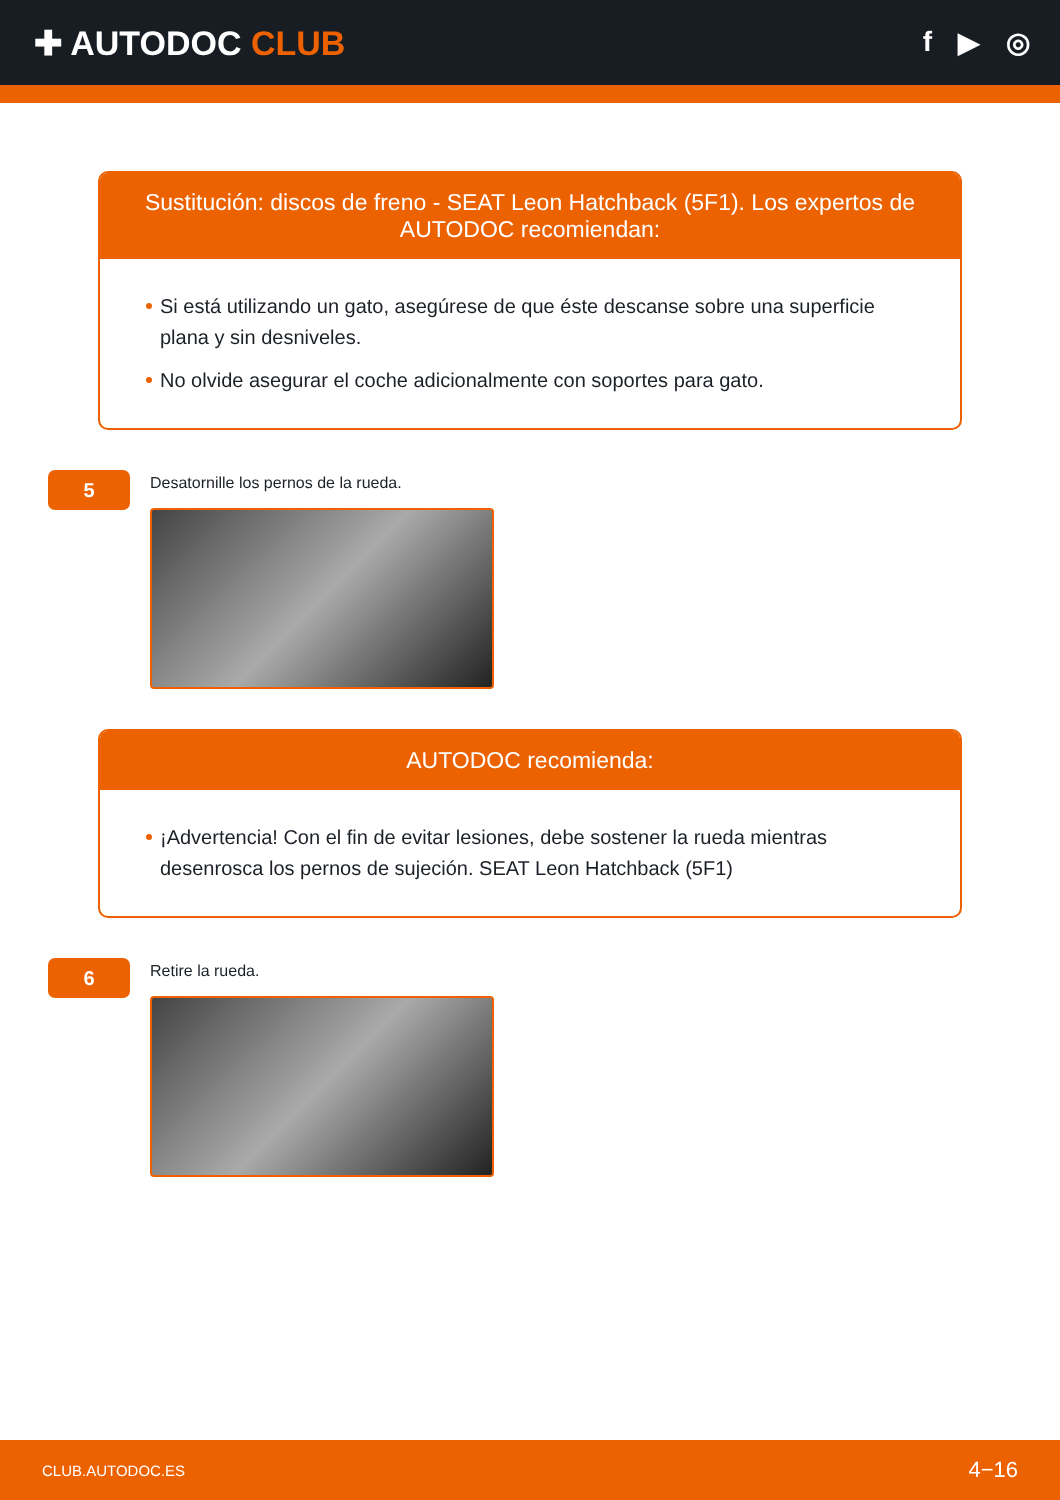✚ AUTODOC CLUB
f ▶ ◎
Sustitución: discos de freno - SEAT Leon Hatchback (5F1). Los expertos de AUTODOC recomiendan:
Si está utilizando un gato, asegúrese de que éste descanse sobre una superficie plana y sin desniveles.
No olvide asegurar el coche adicionalmente con soportes para gato.
5
Desatornille los pernos de la rueda.
AUTODOC recomienda:
¡Advertencia! Con el fin de evitar lesiones, debe sostener la rueda mientras desenrosca los pernos de sujeción. SEAT Leon Hatchback (5F1)
6
Retire la rueda.
CLUB.AUTODOC.ES 4−16